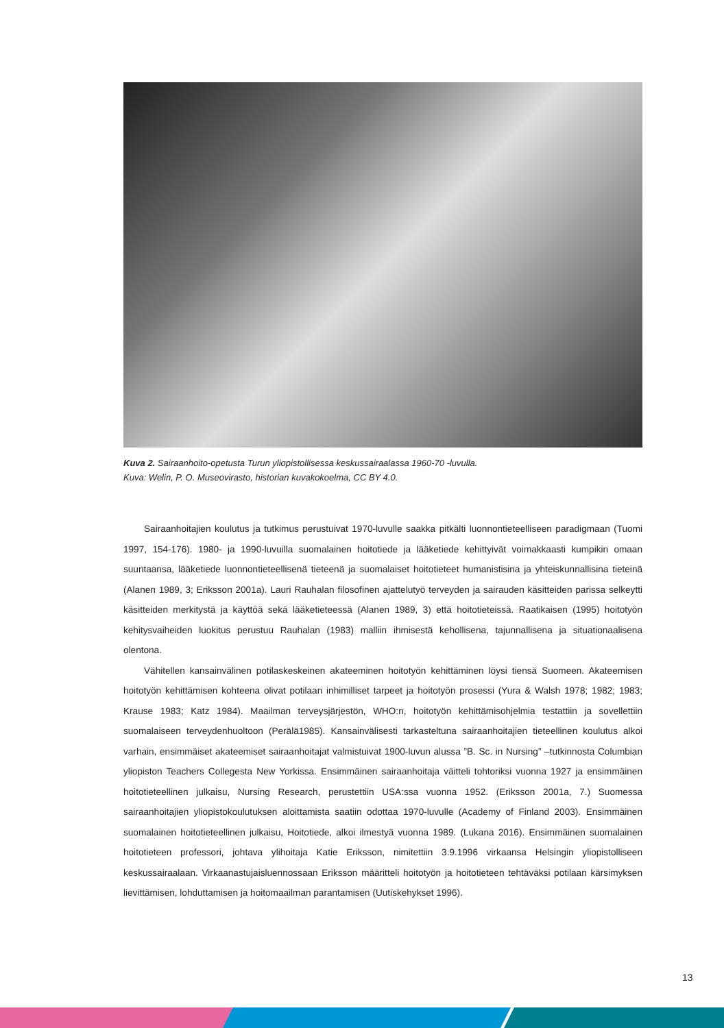Kuva 2. Sairaanhoito-opetusta Turun yliopistollisessa keskussairaalassa 1960-70 -luvulla.
Kuva: Welin, P. O. Museovirasto, historian kuvakokoelma, CC BY 4.0.
Sairaanhoitajien koulutus ja tutkimus perustuivat 1970-luvulle saakka pitkälti luonnontieteelliseen paradigmaan (Tuomi 1997, 154-176). 1980- ja 1990-luvuilla suomalainen hoitotiede ja lääketiede kehittyivät voimakkaasti kumpikin omaan suuntaansa, lääketiede luonnontieteellisenä tieteenä ja suomalaiset hoitotieteet humanistisina ja yhteiskunnallisina tieteinä (Alanen 1989, 3; Eriksson 2001a). Lauri Rauhalan filosofinen ajattelutyö terveyden ja sairauden käsitteiden parissa selkeytti käsitteiden merkitystä ja käyttöä sekä lääketieteessä (Alanen 1989, 3) että hoitotieteissä. Raatikaisen (1995) hoitotyön kehitysvaiheiden luokitus perustuu Rauhalan (1983) malliin ihmisestä kehollisena, tajunnallisena ja situationaalisena olentona.
Vähitellen kansainvälinen potilaskeskeinen akateeminen hoitotyön kehittäminen löysi tiensä Suomeen. Akateemisen hoitotyön kehittämisen kohteena olivat potilaan inhimilliset tarpeet ja hoitotyön prosessi (Yura & Walsh 1978; 1982; 1983; Krause 1983; Katz 1984). Maailman terveysjärjestön, WHO:n, hoitotyön kehittämisohjelmia testattiin ja sovellettiin suomalaiseen terveydenhuoltoon (Perälä1985). Kansainvälisesti tarkasteltuna sairaanhoitajien tieteellinen koulutus alkoi varhain, ensimmäiset akateemiset sairaanhoitajat valmistuivat 1900-luvun alussa ”B. Sc. in Nursing” –tutkinnosta Columbian yliopiston Teachers Collegesta New Yorkissa. Ensimmäinen sairaanhoitaja väitteli tohtoriksi vuonna 1927 ja ensimmäinen hoitotieteellinen julkaisu, Nursing Research, perustettiin USA:ssa vuonna 1952. (Eriksson 2001a, 7.) Suomessa sairaanhoitajien yliopistokoulutuksen aloittamista saatiin odottaa 1970-luvulle (Academy of Finland 2003). Ensimmäinen suomalainen hoitotieteellinen julkaisu, Hoitotiede, alkoi ilmestyä vuonna 1989. (Lukana 2016). Ensimmäinen suomalainen hoitotieteen professori, johtava ylihoitaja Katie Eriksson, nimitettiin 3.9.1996 virkaansa Helsingin yliopistolliseen keskussairaalaan. Virkaanastujaisluennossaan Eriksson määritteli hoitotyön ja hoitotieteen tehtäväksi potilaan kärsimyksen lievittämisen, lohduttamisen ja hoitomaailman parantamisen (Uutiskehykset 1996).
13